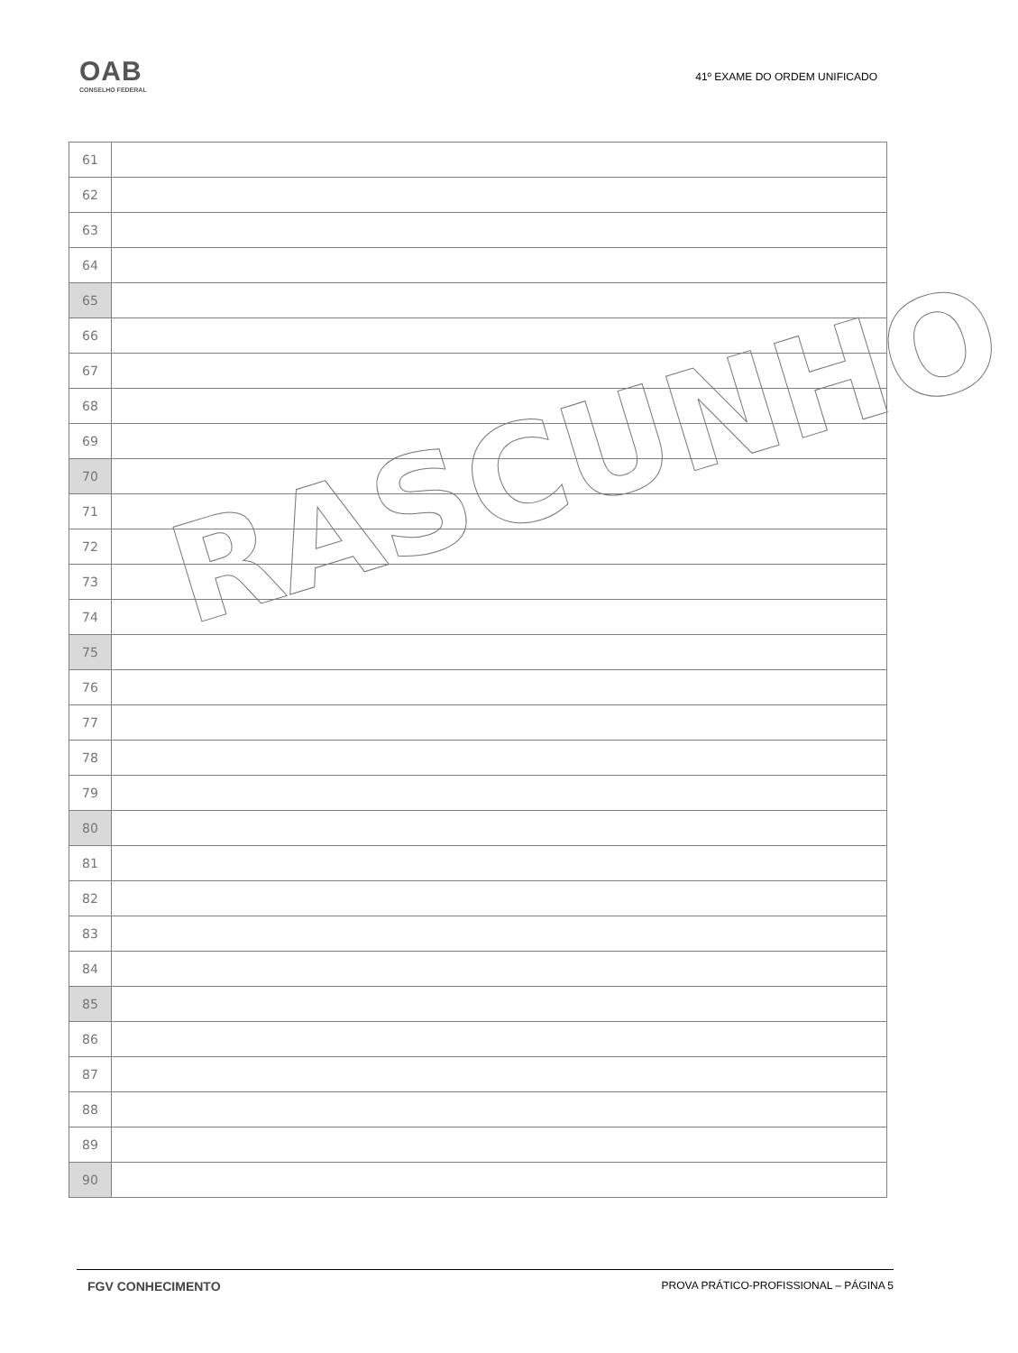OAB
CONSELHO FEDERAL
41º EXAME DO ORDEM UNIFICADO
| 61 | |
| 62 | |
| 63 | |
| 64 | |
| 65 | |
| 66 | |
| 67 | |
| 68 | |
| 69 | |
| 70 | |
| 71 | |
| 72 | |
| 73 | |
| 74 | |
| 75 | |
| 76 | |
| 77 | |
| 78 | |
| 79 | |
| 80 | |
| 81 | |
| 82 | |
| 83 | |
| 84 | |
| 85 | |
| 86 | |
| 87 | |
| 88 | |
| 89 | |
| 90 | |
RASCUNHO
FGV CONHECIMENTO PROVA PRÁTICO-PROFISSIONAL – PÁGINA 5